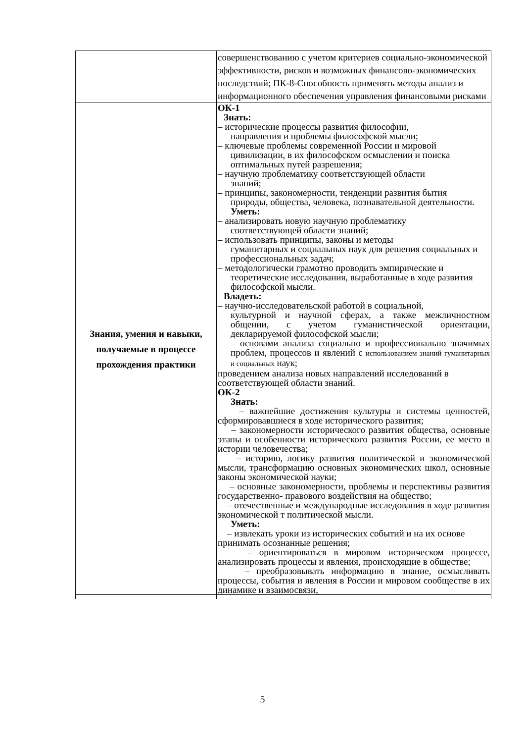| | совершенствованию с учетом критериев социально-экономической эффективности, рисков и возможных финансово-экономических последствий; ПК-8-Способность применять методы анализ и информационного обеспечения управления финансовыми рисками |
| Знания, умения и навыки, получаемые в процессе прохождения практики | ОК-1 Знать: – исторические процессы развития философии, направления и проблемы философской мысли; – ключевые проблемы современной России и мировой цивилизации, в их философском осмыслении и поиска оптимальных путей разрешения; – научную проблематику соответствующей области знаний; – принципы, закономерности, тенденции развития бытия природы, общества, человека, познавательной деятельности. Уметь: – анализировать новую научную проблематику соответствующей области знаний; – использовать принципы, законы и методы гуманитарных и социальных наук для решения социальных и профессиональных задач; – методологически грамотно проводить эмпирические и теоретические исследования, выработанные в ходе развития философской мысли. Владеть: – научно-исследовательской работой в социальной, культурной и научной сферах, а также межличностном общении, с учетом гуманистической ориентации, декларируемой философской мысли; – основами анализа социально и профессионально значимых проблем, процессов и явлений с использованием знаний гуманитарных и социальных наук; проведением анализа новых направлений исследований в соответствующей области знаний. ОК-2 Знать: – важнейшие достижения культуры и системы ценностей, сформировавшиеся в ходе исторического развития; – закономерности исторического развития общества, основные этапы и особенности исторического развития России, ее место в истории человечества; – историю, логику развития политической и экономической мысли, трансформацию основных экономических школ, основные законы экономической науки; – основные закономерности, проблемы и перспективы развития государственно- правового воздействия на общество; – отечественные и международные исследования в ходе развития экономической т политической мысли. Уметь: – извлекать уроки из исторических событий и на их основе принимать осознанные решения; – ориентироваться в мировом историческом процессе, анализировать процессы и явления, происходящие в обществе; – преобразовывать информацию в знание, осмысливать процессы, события и явления в России и мировом сообществе в их динамике и взаимосвязи, |
5